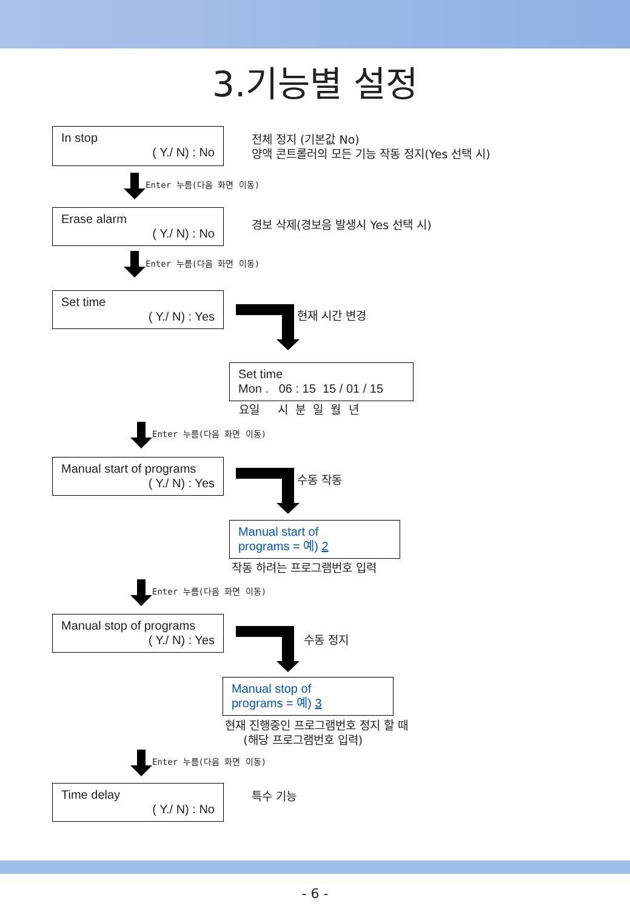3.기능별 설정
In stop
( Y./ N) : No
전체 정지 (기본값 No)
양액 콘트롤러의 모든 기능 작동 정지(Yes 선택 시)
Enter 누름(다음 화면 이동)
Erase alarm
( Y./ N) : No
경보 삭제(경보음 발생시 Yes 선택 시)
Enter 누름(다음 화면 이동)
Set time
( Y./ N) : Yes
현재 시간 변경
Set time
Mon . 06 : 15 15 / 01 / 15
요일 시 분 일 월 년
Enter 누름(다음 화면 이동)
Manual start of programs
( Y./ N) : Yes
수동 작동
Manual start of
programs = 예) 2
작동 하려는 프로그램번호 입력
Enter 누름(다음 화면 이동)
Manual stop of programs
( Y./ N) : Yes
수동 정지
Manual stop of
programs = 예) 3
현재 진행중인 프로그램번호 정지 할 때
(해당 프로그램번호 입력)
Enter 누름(다음 화면 이동)
Time delay
( Y./ N) : No
특수 기능
- 6 -